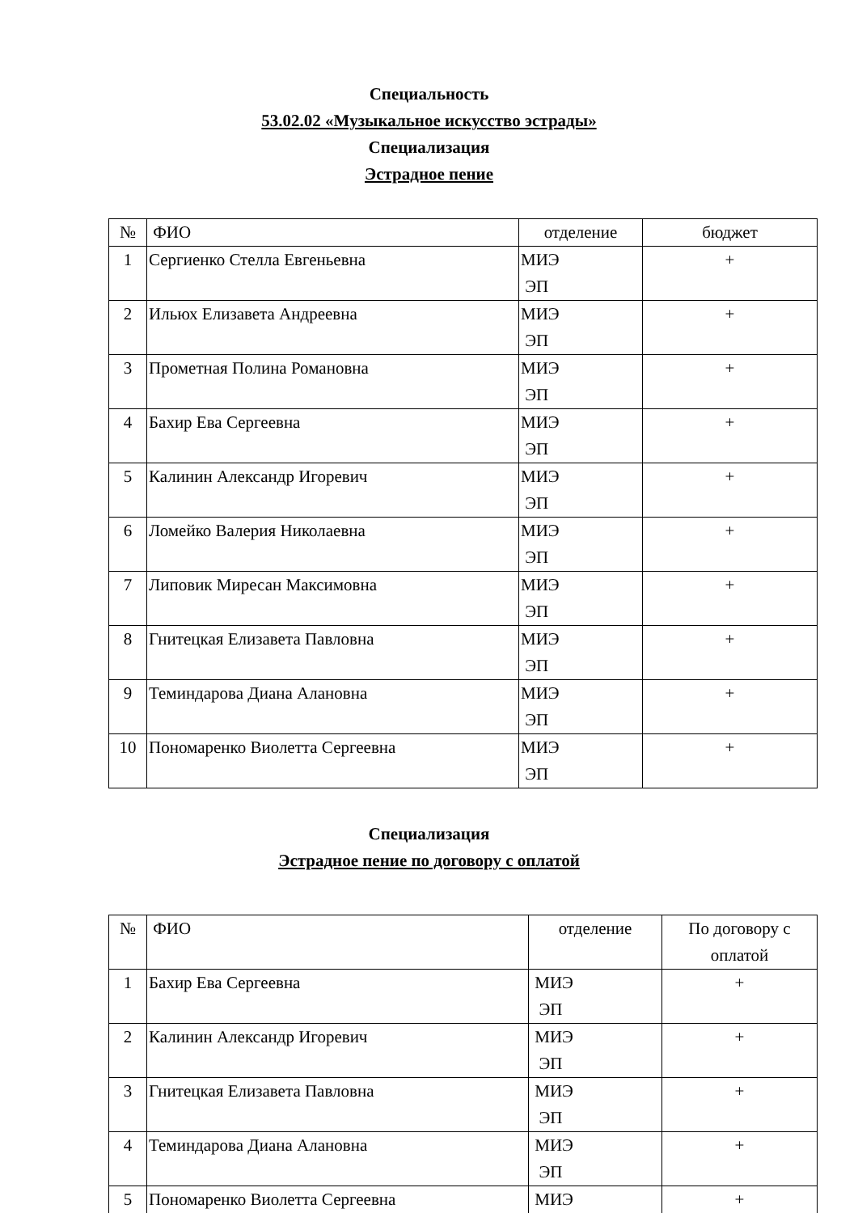Специальность
53.02.02 «Музыкальное искусство эстрады»
Специализация
Эстрадное пение
| № | ФИО | отделение | бюджет |
| --- | --- | --- | --- |
| 1 | Сергиенко Стелла Евгеньевна | МИЭ ЭП | + |
| 2 | Ильюх Елизавета Андреевна | МИЭ ЭП | + |
| 3 | Прометная Полина Романовна | МИЭ ЭП | + |
| 4 | Бахир Ева Сергеевна | МИЭ ЭП | + |
| 5 | Калинин Александр Игоревич | МИЭ ЭП | + |
| 6 | Ломейко Валерия Николаевна | МИЭ ЭП | + |
| 7 | Липовик Миресан Максимовна | МИЭ ЭП | + |
| 8 | Гнитецкая Елизавета Павловна | МИЭ ЭП | + |
| 9 | Теминдарова Диана Алановна | МИЭ ЭП | + |
| 10 | Пономаренко Виолетта Сергеевна | МИЭ ЭП | + |
Специализация
Эстрадное пение по договору с оплатой
| № | ФИО | отделение | По договору с оплатой |
| --- | --- | --- | --- |
| 1 | Бахир Ева Сергеевна | МИЭ ЭП | + |
| 2 | Калинин Александр Игоревич | МИЭ ЭП | + |
| 3 | Гнитецкая Елизавета Павловна | МИЭ ЭП | + |
| 4 | Теминдарова Диана Алановна | МИЭ ЭП | + |
| 5 | Пономаренко Виолетта Сергеевна | МИЭ | + |